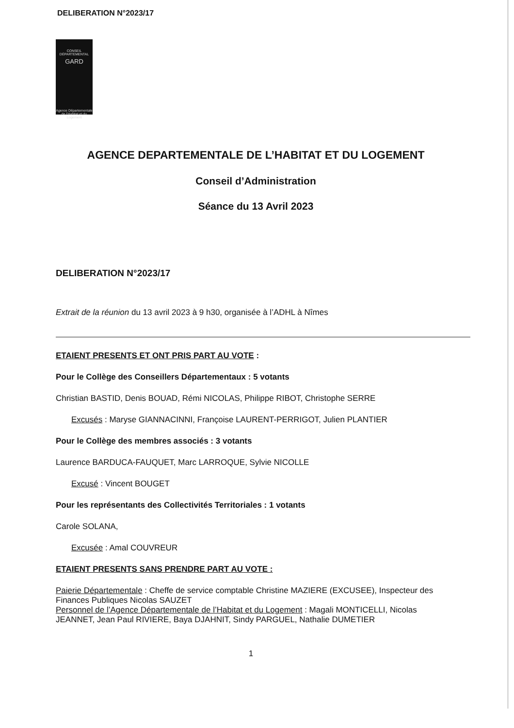DELIBERATION N°2023/17
CONSEIL DÉPARTEMENTAL
GARD
Agence Départementale de l'Habitat et du Logement
AGENCE DEPARTEMENTALE DE L’HABITAT ET DU LOGEMENT
Conseil d’Administration
Séance du 13 Avril 2023
DELIBERATION N°2023/17
Extrait de la réunion du 13 avril 2023 à 9 h30, organisée à l’ADHL à Nîmes
ETAIENT PRESENTS ET ONT PRIS PART AU VOTE :
Pour le Collège des Conseillers Départementaux : 5 votants
Christian BASTID, Denis BOUAD, Rémi NICOLAS, Philippe RIBOT, Christophe SERRE
Excusés : Maryse GIANNACINNI, Françoise LAURENT-PERRIGOT, Julien PLANTIER
Pour le Collège des membres associés : 3 votants
Laurence BARDUCA-FAUQUET, Marc LARROQUE, Sylvie NICOLLE
Excusé : Vincent BOUGET
Pour les représentants des Collectivités Territoriales : 1 votants
Carole SOLANA,
Excusée : Amal COUVREUR
ETAIENT PRESENTS SANS PRENDRE PART AU VOTE :
Paierie Départementale : Cheffe de service comptable Christine MAZIERE (EXCUSEE), Inspecteur des Finances Publiques Nicolas SAUZET
Personnel de l’Agence Départementale de l’Habitat et du Logement : Magali MONTICELLI, Nicolas JEANNET, Jean Paul RIVIERE, Baya DJAHNIT, Sindy PARGUEL, Nathalie DUMETIER
1